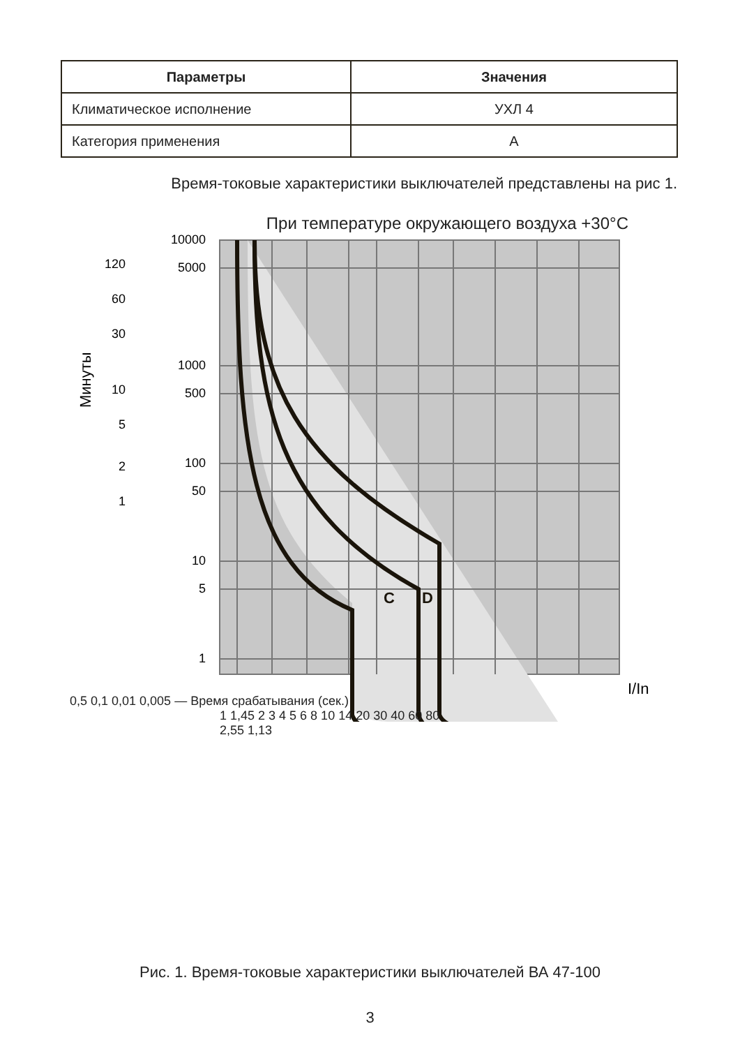| Параметры | Значения |
| --- | --- |
| Климатическое исполнение | УХЛ 4 |
| Категория применения | А |
Время-токовые характеристики выключателей представлены на рис 1.
При температуре окружающего воздуха +30°С
C
D
10000
5000
1000
500
100
50
10
5
1
120
60
30
10
5
2
1
Минуты
I/In
0,5 0,1 0,01 0,005 — Время срабатывания (сек.)
1 1,45 2 3 4 5 6 8 10 14 20 30 40 60 80
2,55 1,13
Рис. 1. Время-токовые характеристики выключателей ВА 47-100
3